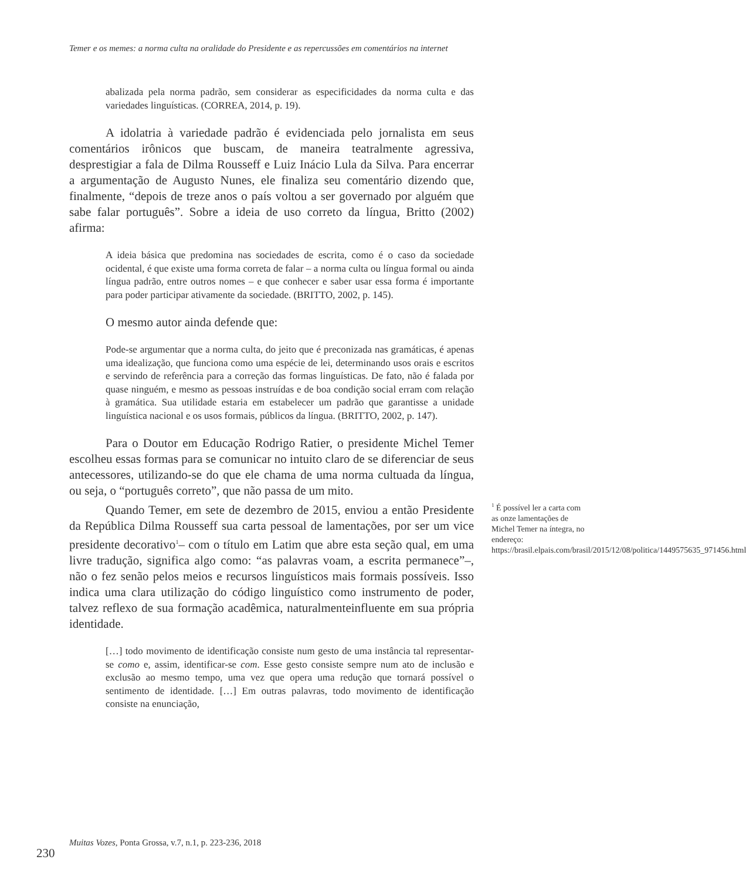Temer e os memes: a norma culta na oralidade do Presidente e as repercussões em comentários na internet
abalizada pela norma padrão, sem considerar as especificidades da norma culta e das variedades linguísticas. (CORREA, 2014, p. 19).
A idolatria à variedade padrão é evidenciada pelo jornalista em seus comentários irônicos que buscam, de maneira teatralmente agressiva, desprestigiar a fala de Dilma Rousseff e Luiz Inácio Lula da Silva. Para encerrar a argumentação de Augusto Nunes, ele finaliza seu comentário dizendo que, finalmente, “depois de treze anos o país voltou a ser governado por alguém que sabe falar português”. Sobre a ideia de uso correto da língua, Britto (2002) afirma:
A ideia básica que predomina nas sociedades de escrita, como é o caso da sociedade ocidental, é que existe uma forma correta de falar – a norma culta ou língua formal ou ainda língua padrão, entre outros nomes – e que conhecer e saber usar essa forma é importante para poder participar ativamente da sociedade. (BRITTO, 2002, p. 145).
O mesmo autor ainda defende que:
Pode-se argumentar que a norma culta, do jeito que é preconizada nas gramáticas, é apenas uma idealização, que funciona como uma espécie de lei, determinando usos orais e escritos e servindo de referência para a correção das formas linguísticas. De fato, não é falada por quase ninguém, e mesmo as pessoas instruídas e de boa condição social erram com relação à gramática. Sua utilidade estaria em estabelecer um padrão que garantisse a unidade linguística nacional e os usos formais, públicos da língua. (BRITTO, 2002, p. 147).
Para o Doutor em Educação Rodrigo Ratier, o presidente Michel Temer escolheu essas formas para se comunicar no intuito claro de se diferenciar de seus antecessores, utilizando-se do que ele chama de uma norma cultuada da língua, ou seja, o “português correto”, que não passa de um mito.
Quando Temer, em sete de dezembro de 2015, enviou a então Presidente da República Dilma Rousseff sua carta pessoal de lamentações, por ser um vice presidente decorativo<sup>1</sup>– com o título em Latim que abre esta seção qual, em uma livre tradução, significa algo como: “as palavras voam, a escrita permanece”–, não o fez senão pelos meios e recursos linguísticos mais formais possíveis. Isso indica uma clara utilização do código linguístico como instrumento de poder, talvez reflexo de sua formação acadêmica, naturalmenteinfluente em sua própria identidade.
[…] todo movimento de identificação consiste num gesto de uma instância tal representar-se como e, assim, identificar-se com. Esse gesto consiste sempre num ato de inclusão e exclusão ao mesmo tempo, uma vez que opera uma redução que tornará possível o sentimento de identidade. […] Em outras palavras, todo movimento de identificação consiste na enunciação,
<sup>1</sup> É possível ler a carta com as onze lamentações de Michel Temer na íntegra, no endereço: https://brasil.elpais.com/brasil/2015/12/08/politica/1449575635_971456.html
230
Muitas Vozes, Ponta Grossa, v.7, n.1, p. 223-236, 2018